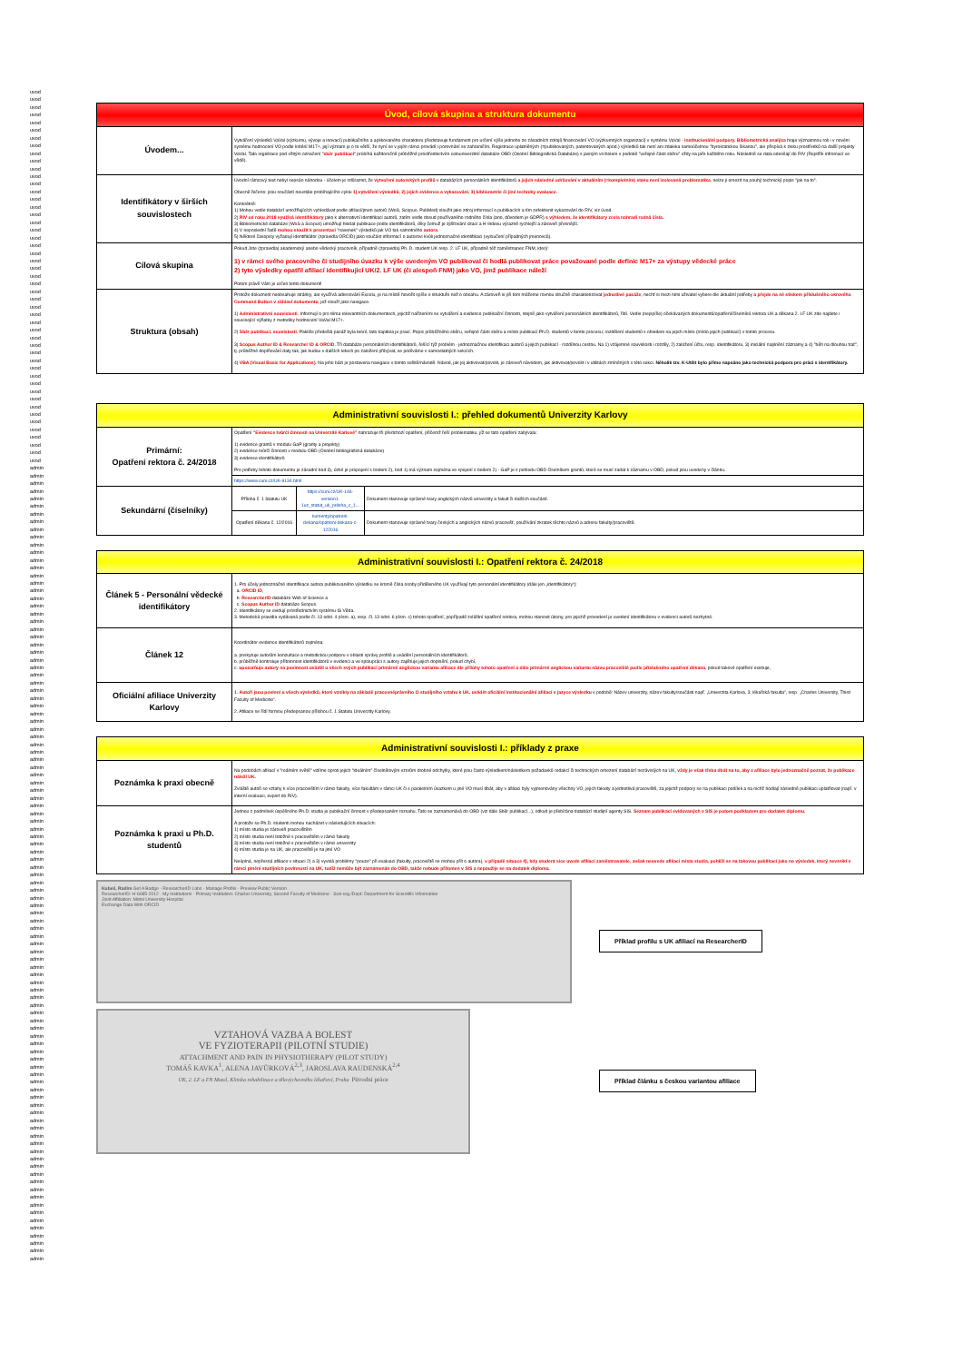uvod
uvod
uvod
uvod
uvod
uvod
uvod
uvod
uvod
uvod
uvod
uvod
uvod
uvod
uvod
uvod
uvod
uvod
uvod
uvod
uvod
uvod
uvod
uvod
uvod
uvod
uvod
uvod
uvod
uvod
uvod
uvod
uvod
uvod
uvod
uvod
uvod
uvod
uvod
uvod
uvod
uvod
uvod
uvod
uvod
uvod
uvod
uvod
uvod
admin
admin
admin
admin
admin
admin
admin
admin
admin
admin
admin
admin
admin
admin
admin
admin
admin
admin
admin
admin
admin
admin
admin
admin
admin
admin
admin
admin
admin
admin
admin
admin
admin
admin
admin
admin
admin
admin
admin
admin
admin
admin
admin
admin
admin
admin
admin
admin
admin
admin
admin
admin
admin
admin
admin
admin
admin
admin
admin
admin
admin
admin
admin
admin
admin
admin
admin
admin
admin
admin
admin
admin
admin
admin
admin
admin
admin
admin
admin
admin
admin
admin
admin
admin
admin
admin
admin
admin
admin
admin
admin
admin
admin
admin
admin
admin
admin
admin
admin
admin
admin
admin
admin
admin
| Úvod, cílová skupina a struktura dokumentu | |
| --- | --- |
| Úvodem... | Vytváření výsledků VaVaI (výzkumu, vývoje a inovací) publikačního a aplikovaného charakteru představuje fundament pro určení výše jednoho ze zásadních zdrojů financování VO (výzkumných organizací) v systému VaVaI - institucionální podpory. Bibliometrická analýza hraje významnou roli i v novém systému hodnocení VO podle kritérií M17+, její význam je o to větší, že nyní se v jejím rámci provádí i porovnání se zahraničím. Registrace uplatněných (=publikovaných, patentovaných apod.) výsledků tak není ani zdaleka samoúčelnou "byrokratickou šikanou", ale přispívá k zisku prostředků na další projekty VaVaI. Tato registrace pod vžitým označení " sběr publikací " probíhá každoročně průběžně prostřednictvím celouniverzitní databáze OBD (Osobní Bibliografická Databáze) s jasným vrcholem v podobě "veřejné části sběru" vždy na jaře každého roku. Následně se data odesílají do RIV (Rejstřík infromací ve vědě). |
| Identifikátory v širších souvislostech | Úvodní rámcový text nebyl sepsán náhodou - účelem je zdůraznit, že vytvoření autorských profilů v databázích personálních identifikátorů a jejich následné udržování v aktuálním (=kompletním) stavu není izolovaná problematika , nelze ji omezit na pouhý technický popis "jak na to". Obecně řečeno: jsou součástí neustále probíhajícího cyklu 1) vytváření výsledků, 2) jejich evidence a vykazování, 3) bibliometrie či jiné techniky evaluace. Konkrétně: 1) Mohou vedle databází umožňujících vyhledávat podle afiliací/jmen autorů (WoS, Scopus, PubMed) sloužit jako zdroj informací o publikacích a tím zefektivnit vykazování do RIV, viz úvod. 2) RIV od roku 2018 využívá identifikátory jako k alternativní identifikaci autorů, zatím vedle dosud používaného rodného čísla (ano, důvodem je GDPR) s výhledem, že identifikátory zcela nahradí rodná čísla. 3) Bibliometrické databáze (WoS a Scopus) umožňují hledat publikace podle identifikátorů, díky čemuž je zjišťování citací a H-Indexu výrazně rychlejší a zároveň přesnější. 4) V neposlední řadě mohou sloužit k prezentaci "navenek" výsledků jak VO tak samotného autora . 5) Některé časopisy vyžadují identifikátor (zpravidla ORCID) jako součást informací o autorovi kvůli jednoznačné identifikaci (vyloučení případných jmenovců). |
| Cílová skupina | Pokud Jste (zpravidla) akademický anebo vědecký pracovník, případně (zpravidla) Ph. D. student UK resp. 2. LF UK, případně též zaměstnanec FNM, který: 1) v rámci svého pracovního či studijního úvazku k výše uvedeným VO publikoval či hodlá publikovat práce považované podle definic M17+ za výstupy vědecké práce 2) tyto výsledky opatřil afiliací identifikující UK/2. LF UK (či alespoň FNM) jako VO, jimž publikace náleží Potom právě Vám je určen tento dokument! |
| Struktura (obsah) | Protože dokument neobsahuje stránky, ale využívá adresování Excelu, je na místě hovořit spíše o struktuře než o obsahu. A zároveň si při tom můžeme rovnou stručně charakterizovat jednotlivé pasáže , nechť si mezi nimi uživatel vybere dle aktuální potřeby a přejde na ně stiskem příslušného okrového Command Button v záhlaví dokumentu , jež slouží jako navigace. 1) Administrativní souvislosti . Informují o pro téma relevantních dokumentech, jejichž nařízeními se vytváření a evidence publikační činnosti, stejně jako vytváření personálních identifikátorů, řídí. Vedle (nejspíše) očekávaných dokumentů/opatření/číselníků rektora UK a děkana 2. LF UK zde najdete i související výňatky z metodiky hodnocení VaVaI M17+. 2) Sběr publikací, souvislosti . Pakliže předešlá pasáž byla teorií, tato kapitola je praxí. Popis průběžného sběru, veřejné části sběru a místo publikací Ph.D. studentů v tomto procesu; rozdělení studentů s ohledem na jejich místo (místo jejich publikací) v tomto procesu. 3) Scopus Author ID & Researcher ID & ORCID . Tři databáze personálních identifikátorů, řešící týž problém - jednoznačnou identifikaci autorů a jejich publikací - rozdílnou cestou. Na 1) vzájemné souvislosti i rozdíly, 2) založení účtu, resp. identifikátoru, 3) iniciální naplnění záznamy a 4) "běh na dlouhou trať", tj. průběžné doplňování daty tak, jak budou v dalších letech po založení přibývat, se podíváme v samostatných sekcích. 4) VBA (Visual Basic for Applications) . Na jeho bázi je postavena navigace v tomto sešitě/návodě. Návod, jak jej aktivovat/povolit, je zároveň návodem, jak aktivovat/povolit i v utilitách zmíněných v této sekci. Několik tzv. K-Utilit bylo přímo napsáno jako technická podpora pro práci s identifikátory. |
| Administrativní souvislosti I.: přehled dokumentů Univerzity Karlovy | | | |
| --- | --- | --- | --- |
| Primární: Opatření rektora č. 24/2018 | Opatření "Evidence tvůrčí činnosti na Univerzitě Karlově" nahrazuje tři předchozí opatření, přičemž řeší problematiku, jíž se tato opatření zabývala: 1) evidence grantů v modulu GaP (granty a projekty) 2) evidence tvůrčí činnosti v modulu OBD (Osobní bibliografická databáze) 3) evidence identifikátorů Pro potřeby tohoto dokumentu je zásadní bod 3), úzké je propojení s bodem 2), bod 1) má význam zejména ve spojení s bodem 2) - GaP je z pohledu OBD číselníkem grantů, které se musí zadat k záznamu v OBD, pokud jsou uvedeny v článku. | | |
| | https://www.cuni.cz/UK-9134.html | | |
| Sekundární (číselníky) | Příloha č. 1 Statutu UK | https://cuni.cz/UK-146-version1-1uz_statut_uk_priloha_c_1... | Dokument stanovuje správné tvary anglických názvů univerzity a fakult či dalších součástí. |
| | Opatření děkana č. 12/2016 | kumenty/opatreni-dekana/opatreni-dekana-c-122016 | Dokument stanovuje správné tvary českých a anglických názvů pracovišť, používání zkratek těchto názvů a adresu fakulty/pracoviště. |
| Administrativní souvislosti I.: Opatření rektora č. 24/2018 | |
| --- | --- |
| Článek 5 - Personální vědecké identifikátory | 1. Pro účely jednoznačné identifikace autora publikovaného výsledku se kromě čísla osoby přiděleného UK využívají tyto personální identifikátory (dále jen „identifikátory“): a. ORCID ID , b. ResearcherID databáze Web of Science a c. Scopus Author ID databáze Scopus. 2. Identifikátory se evidují prostřednictvím systému IS Věda. 3. Metodická pravidla vydávaná podle čl. 13 odst. 4 písm. a), resp. čl. 13 odst. 6 písm. c) tohoto opatření, popřípadě zvláštní opatření rektora, mohou stanovit úkony, pro jejichž provedení je uvedení identifikátoru v evidenci autorů nezbytné. |
| Článek 12 | Koordinátor evidence identifikátorů zejména: a. poskytuje autorům konzultace a metodickou podporu v oblasti správy profilů a uvádění personálních identifikátorů, b. průběžně kontroluje přítomnost identifikátorů v evidenci a ve spolupráci s autory zajišťuje jejich doplnění, pokud chybí, c. upozorňuje autory na povinnost uvádět u všech svých publikací primárně anglickou variantu afiliace dle přílohy tohoto opatření a dále primárně anglickou variantu názvu pracoviště podle příslušného opatření děkana , pokud takové opatření existuje, |
| Oficiální afiliace Univerzity Karlovy | 1. Autoři jsou povinni u všech výsledků, které vznikly na základě pracovněprávního či studijního vztahu k UK, uvádět oficiální institucionální afiliaci v jazyce výsledku v podobě: Název univerzity, název fakulty/součásti např. „Univerzita Karlova, 3. lékařská fakulta“, resp. „Charles University, Third Faculty of Medicine“. 2. Afiliace se řídí formou předepsanou přílohou č. 1 Statutu Univerzity Karlovy. |
| Administrativní souvislosti I.: příklady z praxe | |
| --- | --- |
| Poznámka k praxi obecně | Na podobách afiliací v "reálném světě" vidíme oproti jejich "ideálním" číselníkovým vzorům drobné odchylky, které jsou často výsledkem/následkem požadavků redakcí či technických omezení databází nezávislých na UK, vždy je však třeba dbát na to, aby z afiliace bylo jednoznačně poznat, že publikace náleží UK. Zvláště autoři se vztahy k více pracovištím v rámci fakulty, více fakultám v rámci UK či s paralelním úvazkem u jiné VO musí dbát, aby v afiliaci byly vyjmenovány všechny VO, jejich fakulty a jednotlivá pracoviště, za jejichž podpory se na publikaci podíleli a na nichž hodlají následně publikaci uplatňovat (např. v interní evaluaci, export do RIV). |
| Poznámka k praxi u Ph.D. studentů | Jednou z podmínek úspěšného Ph.D. studia je publikační činnost v předepsaném rozsahu. Tato se zaznamenává do OBD (viz dále Sběr publikací...), odkud je přebírána databází studijní agenty SIS. Seznam publikací evidovaných v SIS je potom podkladem pro dodatek diplomu. A protože se Ph.D. studenti mohou nacházet v následujících situacích: 1) místo studia je zároveň pracovištěm 2) místo studia není totožné s pracovištěm v rámci fakulty 3) místo studia není totožné s pracovištěm v rámci univerzity 4) místo studia je na UK, ale pracoviště je na jiné VO Neúplná, nepřesná afiliace v situaci 2) a 3) vyvolá problémy "pouze" při evaluaci (fakulty, pracoviště se mohou přít o autora), v případě situace 4), kdy student sice uvede afiliaci zaměstnavatele, avšak neuvede afiliaci místa studia, pohlíží se na takovou publikaci jako na výsledek, který nevznikl v rámci plnění studijních povinností na UK, tudíž nemůže být zaznamenán do OBD, takže nebude přítomen v SIS a nepoužije se na dodatek diplomu. |
Kubeš, Radim Get A Badge · ResearcherID Labs · Manage Profile · Preview Public Version
ResearcherID: H-6085-2012 · My Institutions · Primary Institution: Charles University, Second Faculty of Medicine · Sub-org./Dept: Department for Scientific Information
Joint Affiliation: Motol University Hospital
Exchange Data With ORCID
Příklad profilu s UK afiliací na ResearcherID
VZTAHOVÁ VAZBA A BOLEST
VE FYZIOTERAPII (PILOTNÍ STUDIE)
ATTACHMENT AND PAIN IN PHYSIOTHERAPY (PILOT STUDY)
TOMÁŠ KAVKA<sup>1</sup>, ALENA JAVŮRKOVÁ<sup>2,3</sup>, JAROSLAVA RAUDENSKÁ<sup>2,4</sup>
UK, 2. LF a FN Motol, Klinika rehabilitace a tělovýchovného lékařství, Praha Původní práce
Příklad článku s českou variantou afiliace